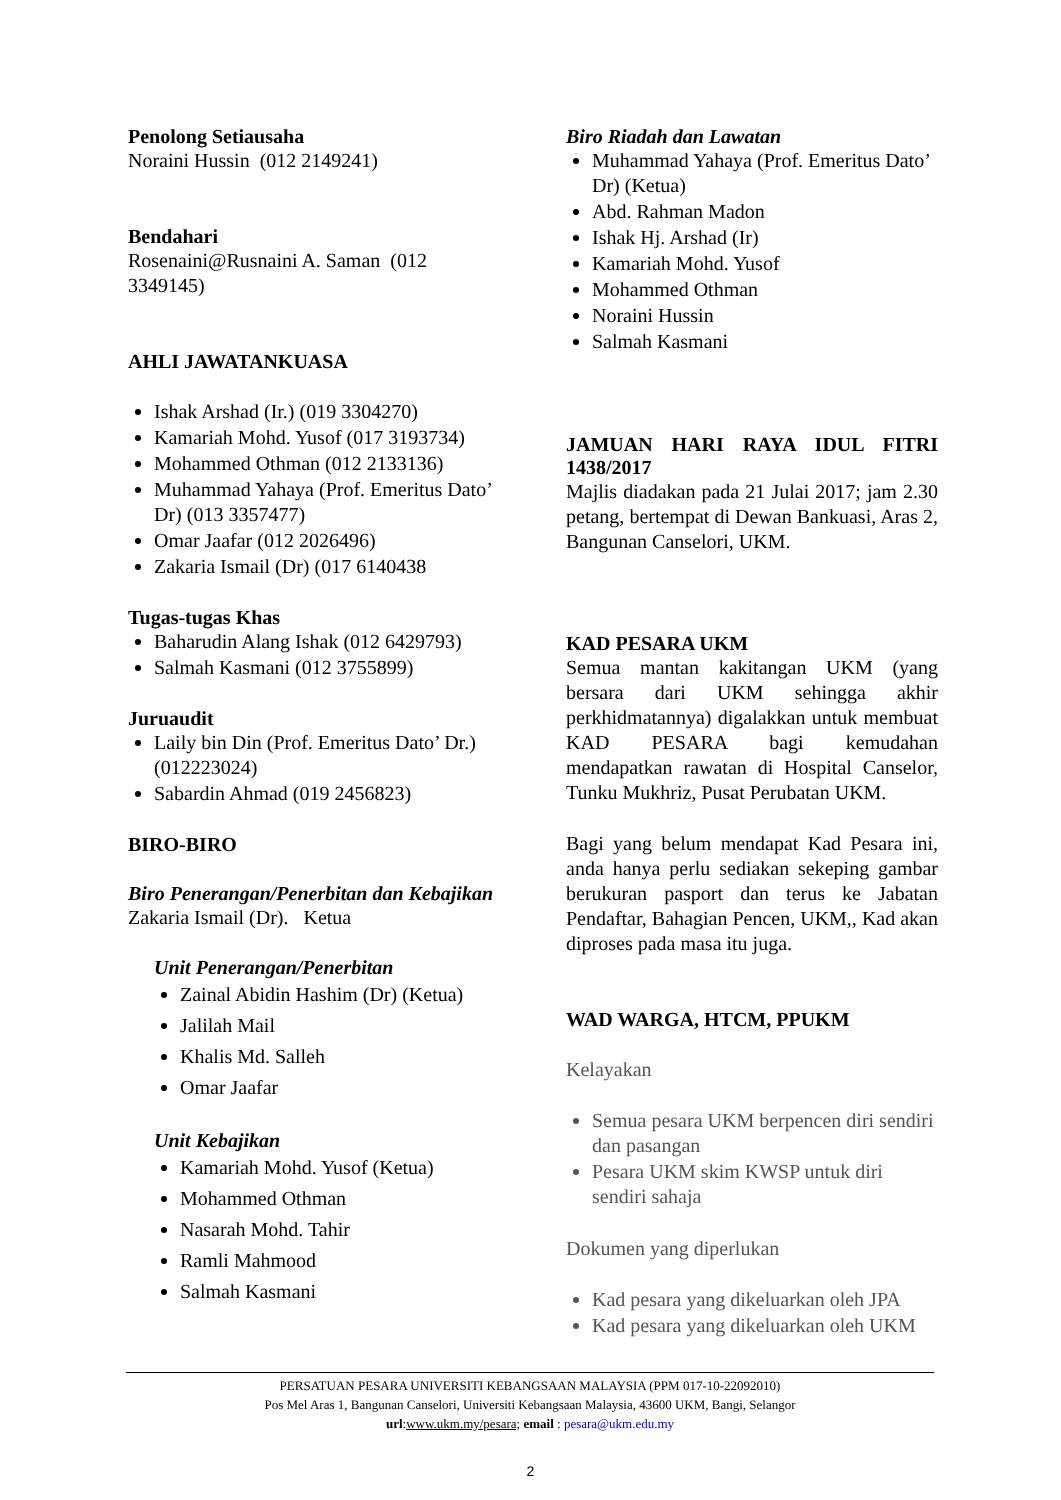Penolong Setiausaha
Noraini Hussin (012 2149241)
Bendahari
Rosenaini@Rusnaini A. Saman (012 3349145)
AHLI JAWATANKUASA
Ishak Arshad (Ir.) (019 3304270)
Kamariah Mohd. Yusof (017 3193734)
Mohammed Othman (012 2133136)
Muhammad Yahaya (Prof. Emeritus Dato’ Dr) (013 3357477)
Omar Jaafar (012 2026496)
Zakaria Ismail (Dr) (017 6140438
Tugas-tugas Khas
Baharudin Alang Ishak (012 6429793)
Salmah Kasmani (012 3755899)
Juruaudit
Laily bin Din (Prof. Emeritus Dato’ Dr.) (012223024)
Sabardin Ahmad (019 2456823)
BIRO-BIRO
Biro Penerangan/Penerbitan dan Kebajikan
Zakaria Ismail (Dr). Ketua
Unit Penerangan/Penerbitan
Zainal Abidin Hashim (Dr) (Ketua)
Jalilah Mail
Khalis Md. Salleh
Omar Jaafar
Unit Kebajikan
Kamariah Mohd. Yusof (Ketua)
Mohammed Othman
Nasarah Mohd. Tahir
Ramli Mahmood
Salmah Kasmani
Biro Riadah dan Lawatan
Muhammad Yahaya (Prof. Emeritus Dato’ Dr) (Ketua)
Abd. Rahman Madon
Ishak Hj. Arshad (Ir)
Kamariah Mohd. Yusof
Mohammed Othman
Noraini Hussin
Salmah Kasmani
JAMUAN HARI RAYA IDUL FITRI 1438/2017
Majlis diadakan pada 21 Julai 2017; jam 2.30 petang, bertempat di Dewan Bankuasi, Aras 2, Bangunan Canselori, UKM.
KAD PESARA UKM
Semua mantan kakitangan UKM (yang bersara dari UKM sehingga akhir perkhidmatannya) digalakkan untuk membuat KAD PESARA bagi kemudahan mendapatkan rawatan di Hospital Canselor, Tunku Mukhriz, Pusat Perubatan UKM.
Bagi yang belum mendapat Kad Pesara ini, anda hanya perlu sediakan sekeping gambar berukuran pasport dan terus ke Jabatan Pendaftar, Bahagian Pencen, UKM,, Kad akan diproses pada masa itu juga.
WAD WARGA, HTCM, PPUKM
Kelayakan
Semua pesara UKM berpencen diri sendiri dan pasangan
Pesara UKM skim KWSP untuk diri sendiri sahaja
Dokumen yang diperlukan
Kad pesara yang dikeluarkan oleh JPA
Kad pesara yang dikeluarkan oleh UKM
PERSATUAN PESARA UNIVERSITI KEBANGSAAN MALAYSIA (PPM 017-10-22092010)
Pos Mel Aras 1, Bangunan Canselori, Universiti Kebangsaan Malaysia, 43600 UKM, Bangi, Selangor
url:www.ukm.my/pesara; email : pesara@ukm.edu.my
2